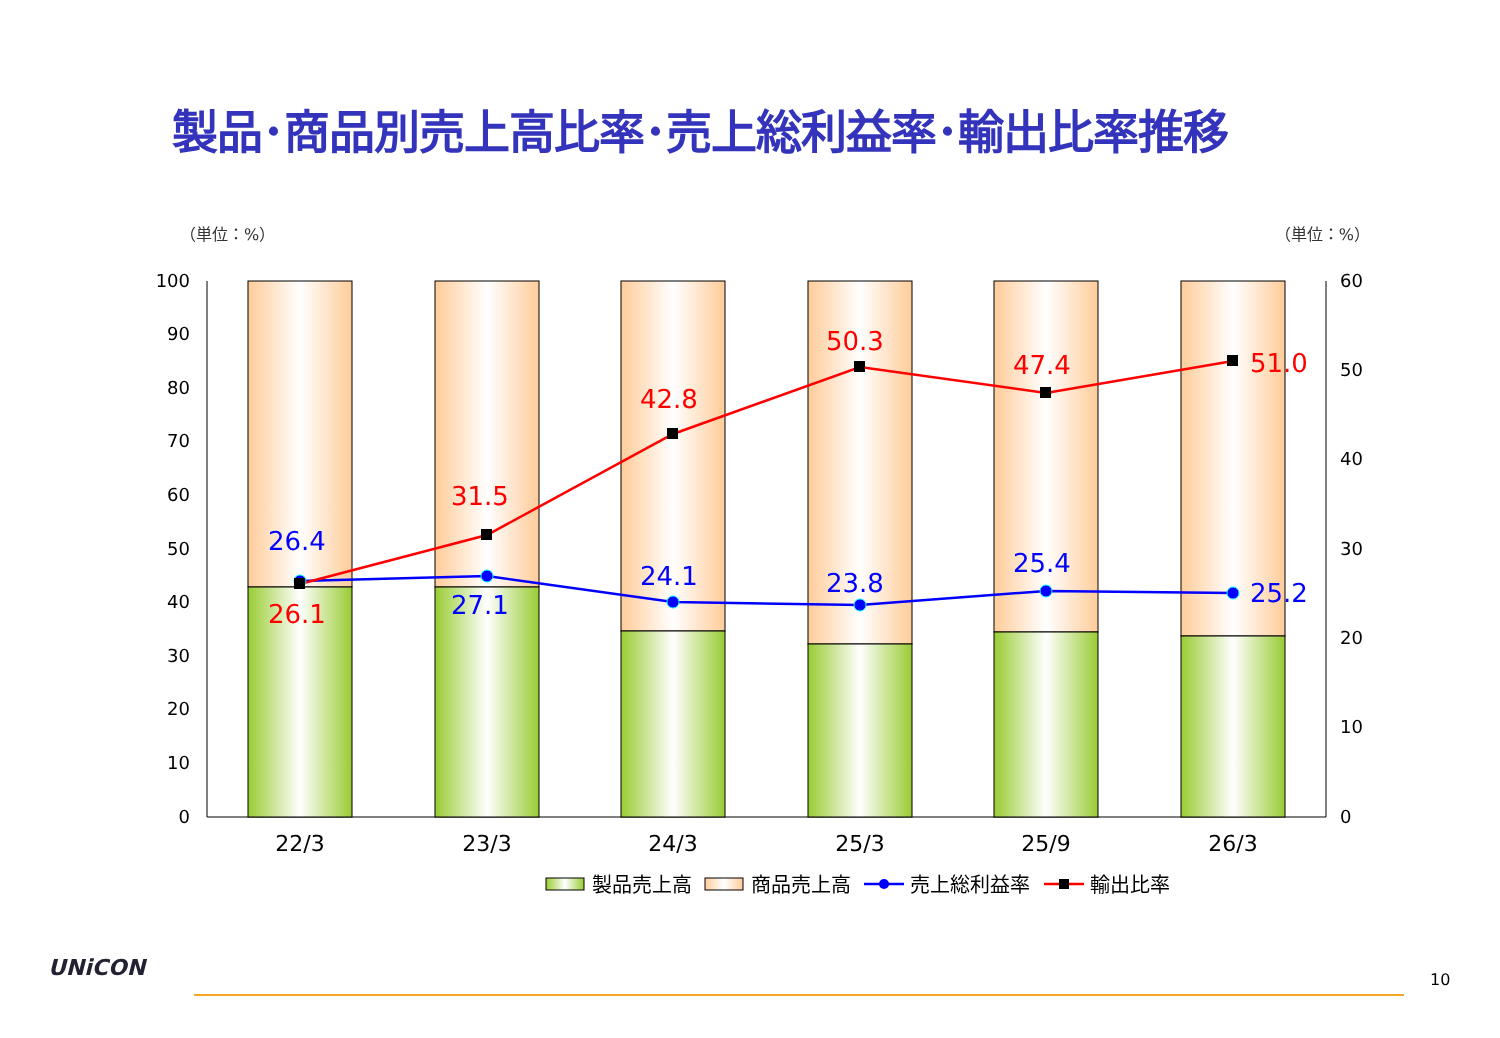製品･商品別売上高比率･売上総利益率･輸出比率推移
（単位：%） （単位：%）
0
10
20
30
40
50
60
70
80
90
100
0
10
20
30
40
50
60
26.1
31.5
42.8
50.3
47.4
51.0
26.4
27.1
24.1
23.8
25.4
25.2
22/3
23/3
24/3
25/3
25/9
26/3
製品売上高
商品売上高
売上総利益率
輸出比率
UNiCON 10